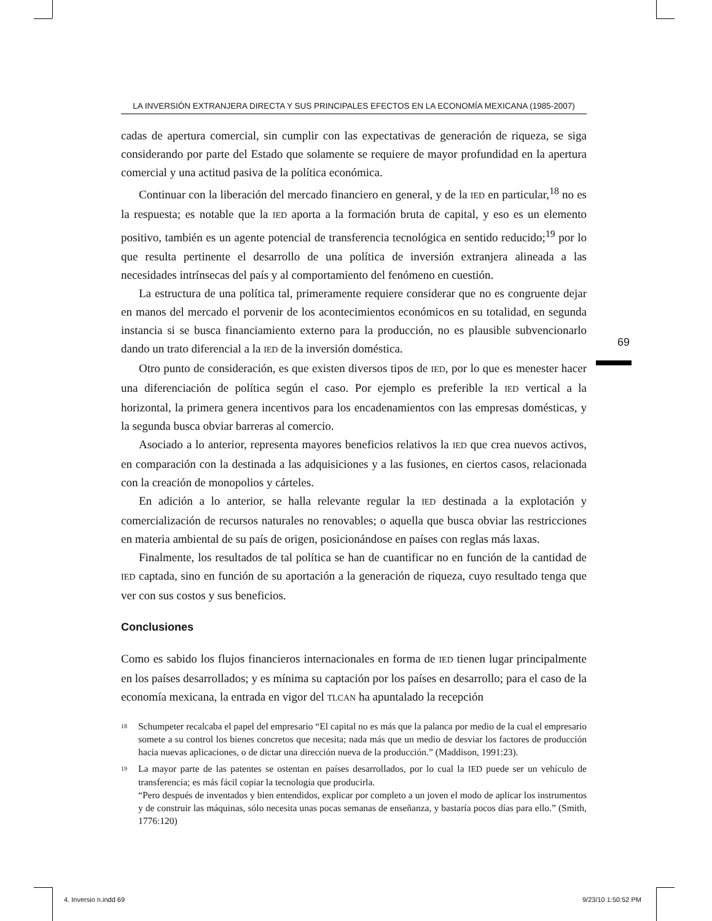69
LA INVERSIÓN EXTRANJERA DIRECTA Y SUS PRINCIPALES EFECTOS EN LA ECONOMÍA MEXICANA (1985-2007)
cadas de apertura comercial, sin cumplir con las expectativas de generación de riqueza, se siga considerando por parte del Estado que solamente se requiere de mayor profundidad en la apertura comercial y una actitud pasiva de la política económica.
Continuar con la liberación del mercado financiero en general, y de la IED en particular,<sup>18</sup> no es la respuesta; es notable que la IED aporta a la formación bruta de capital, y eso es un elemento positivo, también es un agente potencial de transferencia tecnológica en sentido reducido;<sup>19</sup> por lo que resulta pertinente el desarrollo de una política de inversión extranjera alineada a las necesidades intrínsecas del país y al comportamiento del fenómeno en cuestión.
La estructura de una política tal, primeramente requiere considerar que no es congruente dejar en manos del mercado el porvenir de los acontecimientos económicos en su totalidad, en segunda instancia si se busca financiamiento externo para la producción, no es plausible subvencionarlo dando un trato diferencial a la IED de la inversión doméstica.
Otro punto de consideración, es que existen diversos tipos de IED, por lo que es menester hacer una diferenciación de política según el caso. Por ejemplo es preferible la IED vertical a la horizontal, la primera genera incentivos para los encadenamientos con las empresas domésticas, y la segunda busca obviar barreras al comercio.
Asociado a lo anterior, representa mayores beneficios relativos la IED que crea nuevos activos, en comparación con la destinada a las adquisiciones y a las fusiones, en ciertos casos, relacionada con la creación de monopolios y cárteles.
En adición a lo anterior, se halla relevante regular la IED destinada a la explotación y comercialización de recursos naturales no renovables; o aquella que busca obviar las restricciones en materia ambiental de su país de origen, posicionándose en países con reglas más laxas.
Finalmente, los resultados de tal política se han de cuantificar no en función de la cantidad de IED captada, sino en función de su aportación a la generación de riqueza, cuyo resultado tenga que ver con sus costos y sus beneficios.
Conclusiones
Como es sabido los flujos financieros internacionales en forma de IED tienen lugar principalmente en los países desarrollados; y es mínima su captación por los países en desarrollo; para el caso de la economía mexicana, la entrada en vigor del TLCAN ha apuntalado la recepción
<sup>18</sup>
Schumpeter recalcaba el papel del empresario “El capital no es más que la palanca por medio de la cual el empresario somete a su control los bienes concretos que necesita; nada más que un medio de desviar los factores de producción hacia nuevas aplicaciones, o de dictar una dirección nueva de la producción.” (Maddison, 1991:23).
<sup>19</sup>
La mayor parte de las patentes se ostentan en países desarrollados, por lo cual la IED puede ser un vehículo de transferencia; es más fácil copiar la tecnología que producirla.
“Pero después de inventados y bien entendidos, explicar por completo a un joven el modo de aplicar los instrumentos y de construir las máquinas, sólo necesita unas pocas semanas de enseñanza, y bastaría pocos días para ello.” (Smith, 1776:120)
4. Inversio n.indd 69 9/23/10 1:50:52 PM